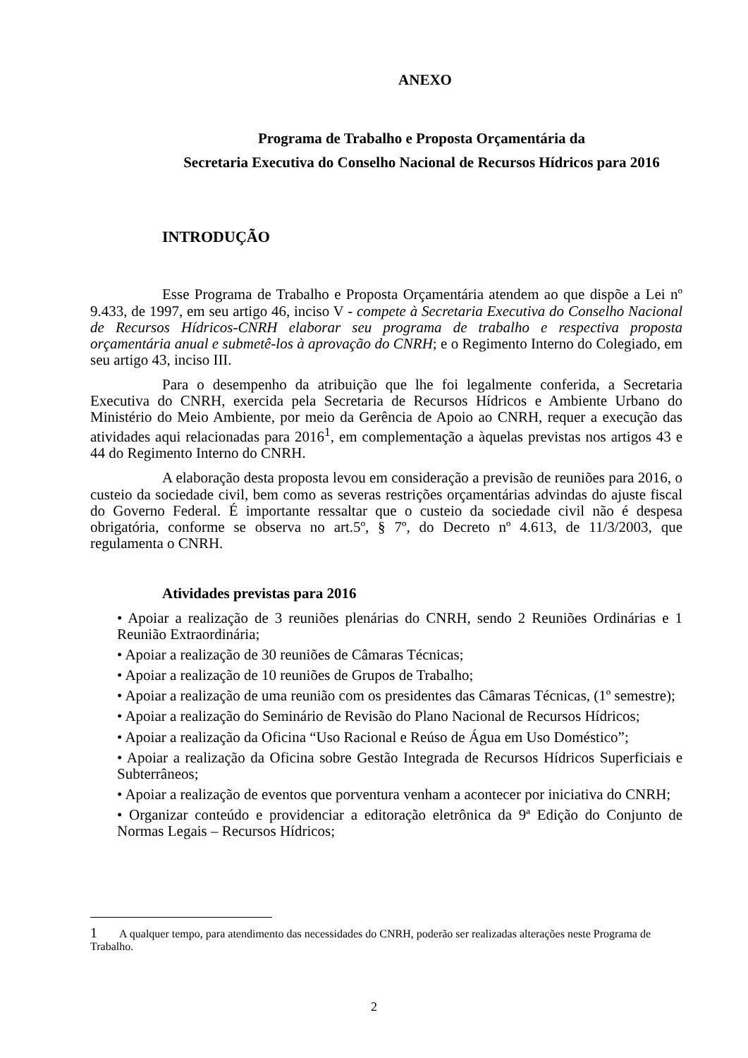ANEXO
Programa de Trabalho e Proposta Orçamentária da
Secretaria Executiva do Conselho Nacional de Recursos Hídricos para 2016
INTRODUÇÃO
Esse Programa de Trabalho e Proposta Orçamentária atendem ao que dispõe a Lei nº 9.433, de 1997, em seu artigo 46, inciso V - compete à Secretaria Executiva do Conselho Nacional de Recursos Hídricos-CNRH elaborar seu programa de trabalho e respectiva proposta orçamentária anual e submetê-los à aprovação do CNRH; e o Regimento Interno do Colegiado, em seu artigo 43, inciso III.
Para o desempenho da atribuição que lhe foi legalmente conferida, a Secretaria Executiva do CNRH, exercida pela Secretaria de Recursos Hídricos e Ambiente Urbano do Ministério do Meio Ambiente, por meio da Gerência de Apoio ao CNRH, requer a execução das atividades aqui relacionadas para 2016<sup>1</sup>, em complementação a àquelas previstas nos artigos 43 e 44 do Regimento Interno do CNRH.
A elaboração desta proposta levou em consideração a previsão de reuniões para 2016, o custeio da sociedade civil, bem como as severas restrições orçamentárias advindas do ajuste fiscal do Governo Federal. É importante ressaltar que o custeio da sociedade civil não é despesa obrigatória, conforme se observa no art.5º, § 7º, do Decreto nº 4.613, de 11/3/2003, que regulamenta o CNRH.
Atividades previstas para 2016
• Apoiar a realização de 3 reuniões plenárias do CNRH, sendo 2 Reuniões Ordinárias e 1 Reunião Extraordinária;
• Apoiar a realização de 30 reuniões de Câmaras Técnicas;
• Apoiar a realização de 10 reuniões de Grupos de Trabalho;
• Apoiar a realização de uma reunião com os presidentes das Câmaras Técnicas, (1º semestre);
• Apoiar a realização do Seminário de Revisão do Plano Nacional de Recursos Hídricos;
• Apoiar a realização da Oficina “Uso Racional e Reúso de Água em Uso Doméstico”;
• Apoiar a realização da Oficina sobre Gestão Integrada de Recursos Hídricos Superficiais e Subterrâneos;
• Apoiar a realização de eventos que porventura venham a acontecer por iniciativa do CNRH;
• Organizar conteúdo e providenciar a editoração eletrônica da 9ª Edição do Conjunto de Normas Legais – Recursos Hídricos;
1 A qualquer tempo, para atendimento das necessidades do CNRH, poderão ser realizadas alterações neste Programa de Trabalho.
2